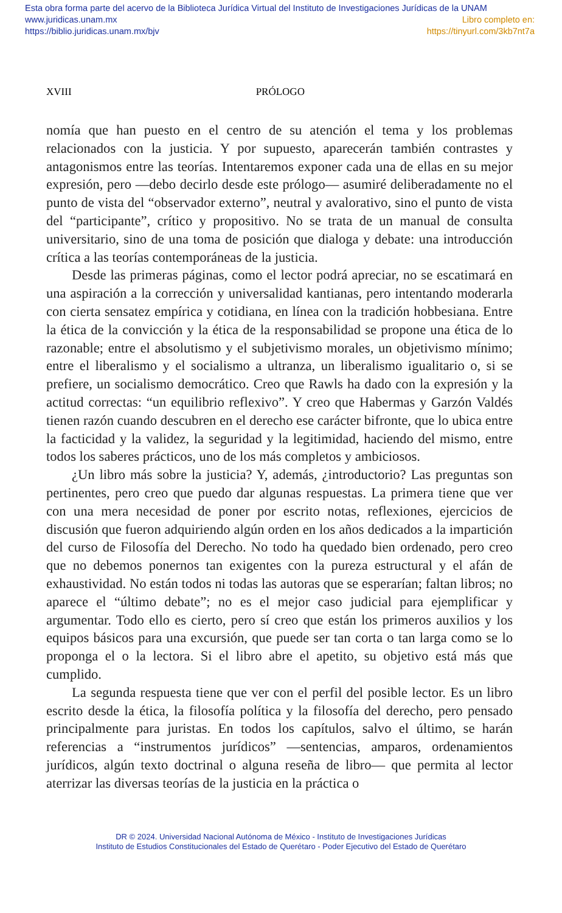Esta obra forma parte del acervo de la Biblioteca Jurídica Virtual del Instituto de Investigaciones Jurídicas de la UNAM
www.juridicas.unam.mx Libro completo en:
https://biblio.juridicas.unam.mx/bjv https://tinyurl.com/3kb7nt7a
XVIII PRÓLOGO
nomía que han puesto en el centro de su atención el tema y los problemas relacionados con la justicia. Y por supuesto, aparecerán también contrastes y antagonismos entre las teorías. Intentaremos exponer cada una de ellas en su mejor expresión, pero —debo decirlo desde este prólogo— asumiré deliberadamente no el punto de vista del “observador externo”, neutral y avalorativo, sino el punto de vista del “participante”, crítico y propositivo. No se trata de un manual de consulta universitario, sino de una toma de posición que dialoga y debate: una introducción crítica a las teorías contemporáneas de la justicia.
Desde las primeras páginas, como el lector podrá apreciar, no se escatimará en una aspiración a la corrección y universalidad kantianas, pero intentando moderarla con cierta sensatez empírica y cotidiana, en línea con la tradición hobbesiana. Entre la ética de la convicción y la ética de la responsabilidad se propone una ética de lo razonable; entre el absolutismo y el subjetivismo morales, un objetivismo mínimo; entre el liberalismo y el socialismo a ultranza, un liberalismo igualitario o, si se prefiere, un socialismo democrático. Creo que Rawls ha dado con la expresión y la actitud correctas: “un equilibrio reflexivo”. Y creo que Habermas y Garzón Valdés tienen razón cuando descubren en el derecho ese carácter bifronte, que lo ubica entre la facticidad y la validez, la seguridad y la legitimidad, haciendo del mismo, entre todos los saberes prácticos, uno de los más completos y ambiciosos.
¿Un libro más sobre la justicia? Y, además, ¿introductorio? Las preguntas son pertinentes, pero creo que puedo dar algunas respuestas. La primera tiene que ver con una mera necesidad de poner por escrito notas, reflexiones, ejercicios de discusión que fueron adquiriendo algún orden en los años dedicados a la impartición del curso de Filosofía del Derecho. No todo ha quedado bien ordenado, pero creo que no debemos ponernos tan exigentes con la pureza estructural y el afán de exhaustividad. No están todos ni todas las autoras que se esperarían; faltan libros; no aparece el “último debate”; no es el mejor caso judicial para ejemplificar y argumentar. Todo ello es cierto, pero sí creo que están los primeros auxilios y los equipos básicos para una excursión, que puede ser tan corta o tan larga como se lo proponga el o la lectora. Si el libro abre el apetito, su objetivo está más que cumplido.
La segunda respuesta tiene que ver con el perfil del posible lector. Es un libro escrito desde la ética, la filosofía política y la filosofía del derecho, pero pensado principalmente para juristas. En todos los capítulos, salvo el último, se harán referencias a “instrumentos jurídicos” —sentencias, amparos, ordenamientos jurídicos, algún texto doctrinal o alguna reseña de libro— que permita al lector aterrizar las diversas teorías de la justicia en la práctica o
DR © 2024. Universidad Nacional Autónoma de México - Instituto de Investigaciones Jurídicas
Instituto de Estudios Constitucionales del Estado de Querétaro - Poder Ejecutivo del Estado de Querétaro